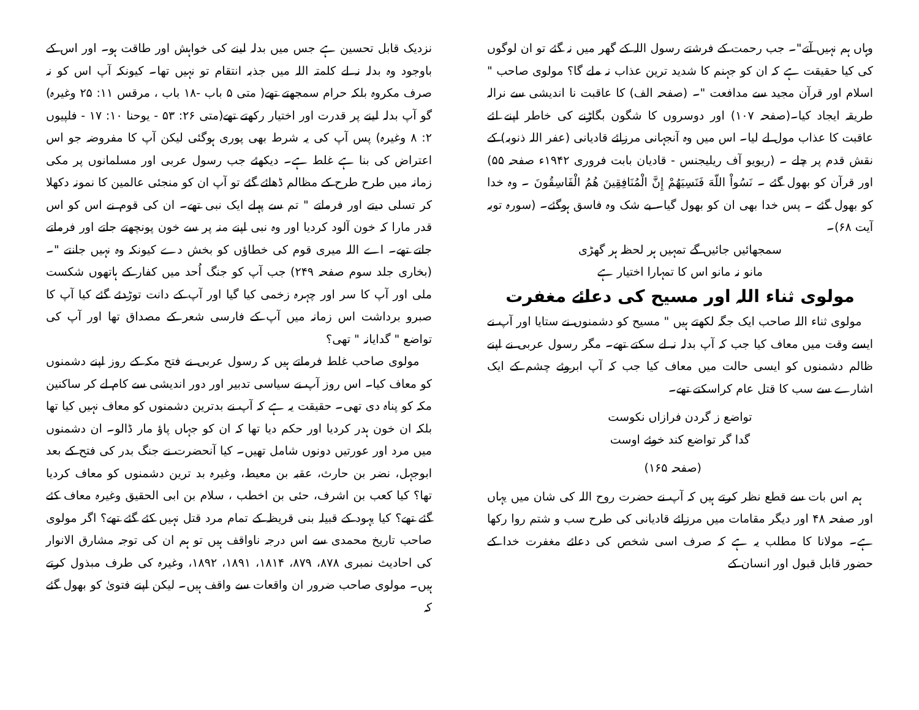وہاں ہم نہیں آتے"۔ جب رحمت کے فرشتے رسول اللہ کے گھر میں نہ گئے تو ان لوگوں کی کیا حقیقت ہے کہ ان کو جہنم کا شدید ترین عذاب نہ ملے گا؟ مولوی صاحب " اسلام اور قرآن مجید سے مدافعت "۔ (صفحہ الف) کا عاقبت نا اندیشی سے نرالہ طریقہ ایجاد کیا۔(صفحہ ۱۰۷) اور دوسروں کا شگون بگاڑنے کی خاطر اپنے لئے عاقبت کا عذاب مول لے لیا۔ اس میں وہ آنجہانی مرزائے قادیانی (عفر اللہ ذنوبہ) کے نقش قدم پر چلے ۔ (ریویو آف ریلیجنس - قادیان بابت فروری ۱۹۴۲ء صفحہ ۵۵) اور قرآن کو بھول گئے ۔ نَسُواْ اللّهَ فَنَسِيَهُمْ إِنَّ الْمُنَافِقِينَ هُمُ الْفَاسِقُونَ ۔ وہ خدا کو بھول گئے ۔ پس خدا بھی ان کو بھول گیا۔ بے شک وہ فاسق ہوگئے۔ (سورہ توبہ آیت ۶۸)۔
سمجھائیں جائیں گے تمہیں ہر لحظہ ہر گھڑی
مانو نہ مانو اس کا تمہارا اختیار ہے
مولوی ثناء اللہ اور مسیح کی دعائے مغفرت
مولوی ثناء اللہ صاحب ایک جگہ لکھتے ہیں " مسیح کو دشمنوں نے ستایا اور آپ نے ایسے وقت میں معاف کیا جب کہ آپ بدلہ نہ لے سکتے تھے۔ مگر رسول عربی نے اپنے ظالم دشمنوں کو ایسی حالت میں معاف کیا جب کہ آپ ابروئے چشم کے ایک اشارے سے سب کا قتل عام کراسکتے تھے۔
تواضع ز گردن فرازاں نکوست
گدا گر تواضع کند خوئے اوست
(صفحہ ۱۶۵)
ہم اس بات سے قطع نظر کرتے ہیں کہ آپ نے حضرت روح اللہ کی شان میں یہاں اور صفحہ ۴۸ اور دیگر مقامات میں مرزائے قادیانی کی طرح سب و شتم روا رکھا ہے۔ مولانا کا مطلب یہ ہے کہ صرف اسی شخص کی دعائے مغفرت خدا کے حضور قابل قبول اور انسان کے
نزدیک قابل تحسین ہے جس میں بدلہ لینے کی خواہش اور طاقت ہو۔ اور اس کے باوجود وہ بدلہ نہ لے کلمتہ اللہ میں جذبہ انتقام تو نہیں تھا۔ کیونکہ آپ اس کو نہ صرف مکروہ بلکہ حرام سمجھتے تھے( متی ۵ باب -۱۸ باب ، مرقس ۱۱: ۲۵ وغیرہ) گو آپ بدلہ لینے پر قدرت اور اختیار رکھتے تھے(متی ۲۶: ۵۳ - یوحنا ۱۰: ۱۷ - فلپیوں ۲: ۸ وغیرہ) پس آپ کی یہ شرط بھی پوری ہوگئی لیکن آپ کا مفروضہ جو اس اعتراض کی بنا ہے غلط ہے۔ دیکھئے جب رسول عربی اور مسلمانوں پر مکی زمانہ میں طرح طرح کے مظالم ڈھائے گئے تو آپ ان کو منجئی عالمین کا نمونہ دکھلا کر تسلی دیتے اور فرماتے " تم سے پہلے ایک نبی تھے۔ ان کی قوم نے اس کو اس قدر مارا کہ خون آلود کردیا اور وہ نبی اپنے منہ پر سے خون پونچھتے جاتے اور فرماتے جاتے تھے۔ اے اللہ میری قوم کی خطاؤں کو بخش دے کیونکہ وہ نہیں جانتے "۔(بخاری جلد سوم صفحہ ۲۴۹) جب آپ کو جنگ اُحد میں کفار کے ہاتھوں شکست ملی اور آپ کا سر اور چہرہ زخمی کیا گیا اور آپ کے دانت توڑدئے گئے کیا آپ کا صبرو برداشت اس زمانہ میں آپ کے فارسی شعر کے مصداق تھا اور آپ کی تواضع " گدایانہ " تھی؟
مولوی صاحب غلط فرماتے ہیں کہ رسول عربی نے فتح مکہ کے روز اپنے دشمنوں کو معاف کیا۔ اس روز آپ نے سیاسی تدبیر اور دور اندیشی سے کام لے کر ساکنین مکہ کو پناہ دی تھی۔ حقیقت یہ ہے کہ آپ نے بدترین دشمنوں کو معاف نہیں کیا تھا بلکہ ان خون ہدر کردیا اور حکم دیا تھا کہ ان کو جہاں پاؤ مار ڈالو۔ ان دشمنوں میں مرد اور عورتیں دونوں شامل تھیں۔ کیا آنحضرت نے جنگ بدر کی فتح کے بعد ابوجہل، نضر بن حارث، عقبہ بن معیط، وغیرہ بد ترین دشمنوں کو معاف کردیا تھا؟ کیا کعب بن اشرف، حئی بن اخطب ، سلام بن ابی الحقیق وغیرہ معاف کئے گئے تھے؟ کیا یہود کے قبیلہ بنی قریظہ کے تمام مرد قتل نہیں کئے گئے تھے؟ اگر مولوی صاحب تاریخ محمدی سے اس درجہ ناواقف ہیں تو ہم ان کی توجہ مشارق الانوار کی احادیث نمبری ۸۷۸، ۸۷۹، ۱۸۱۴، ۱۸۹۱، ۱۸۹۲، وغیرہ کی طرف مبذول کرتے ہیں۔ مولوی صاحب ضرور ان واقعات سے واقف ہیں۔ لیکن اپنے فتویٰ کو بھول گئے کہ